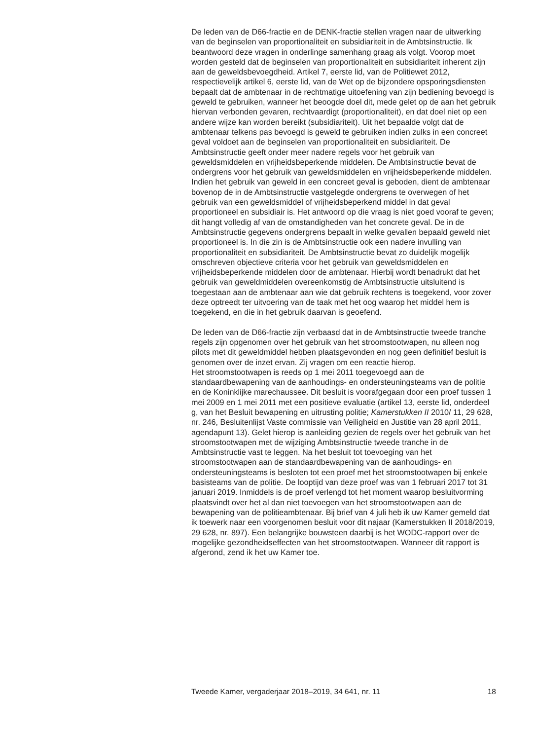De leden van de D66-fractie en de DENK-fractie stellen vragen naar de uitwerking van de beginselen van proportionaliteit en subsidiariteit in de Ambtsinstructie. Ik beantwoord deze vragen in onderlinge samenhang graag als volgt. Voorop moet worden gesteld dat de beginselen van proportionaliteit en subsidiariteit inherent zijn aan de geweldsbevoegdheid. Artikel 7, eerste lid, van de Politiewet 2012, respectievelijk artikel 6, eerste lid, van de Wet op de bijzondere opsporingsdiensten bepaalt dat de ambtenaar in de rechtmatige uitoefening van zijn bediening bevoegd is geweld te gebruiken, wanneer het beoogde doel dit, mede gelet op de aan het gebruik hiervan verbonden gevaren, rechtvaardigt (proportionaliteit), en dat doel niet op een andere wijze kan worden bereikt (subsidiariteit). Uit het bepaalde volgt dat de ambtenaar telkens pas bevoegd is geweld te gebruiken indien zulks in een concreet geval voldoet aan de beginselen van proportionaliteit en subsidiariteit. De Ambtsinstructie geeft onder meer nadere regels voor het gebruik van geweldsmiddelen en vrijheidsbeperkende middelen. De Ambtsinstructie bevat de ondergrens voor het gebruik van geweldsmiddelen en vrijheidsbeperkende middelen. Indien het gebruik van geweld in een concreet geval is geboden, dient de ambtenaar bovenop de in de Ambtsinstructie vastgelegde ondergrens te overwegen of het gebruik van een geweldsmiddel of vrijheidsbeperkend middel in dat geval proportioneel en subsidiair is. Het antwoord op die vraag is niet goed vooraf te geven; dit hangt volledig af van de omstandigheden van het concrete geval. De in de Ambtsinstructie gegevens ondergrens bepaalt in welke gevallen bepaald geweld niet proportioneel is. In die zin is de Ambtsinstructie ook een nadere invulling van proportionaliteit en subsidiariteit. De Ambtsinstructie bevat zo duidelijk mogelijk omschreven objectieve criteria voor het gebruik van geweldsmiddelen en vrijheidsbeperkende middelen door de ambtenaar. Hierbij wordt benadrukt dat het gebruik van geweldmiddelen overeenkomstig de Ambtsinstructie uitsluitend is toegestaan aan de ambtenaar aan wie dat gebruik rechtens is toegekend, voor zover deze optreedt ter uitvoering van de taak met het oog waarop het middel hem is toegekend, en die in het gebruik daarvan is geoefend.
De leden van de D66-fractie zijn verbaasd dat in de Ambtsinstructie tweede tranche regels zijn opgenomen over het gebruik van het stroomstootwapen, nu alleen nog pilots met dit geweldmiddel hebben plaatsgevonden en nog geen definitief besluit is genomen over de inzet ervan. Zij vragen om een reactie hierop.
Het stroomstootwapen is reeds op 1 mei 2011 toegevoegd aan de standaardbewapening van de aanhoudings- en ondersteuningsteams van de politie en de Koninklijke marechaussee. Dit besluit is voorafgegaan door een proef tussen 1 mei 2009 en 1 mei 2011 met een positieve evaluatie (artikel 13, eerste lid, onderdeel g, van het Besluit bewapening en uitrusting politie; Kamerstukken II 2010/ 11, 29 628, nr. 246, Besluitenlijst Vaste commissie van Veiligheid en Justitie van 28 april 2011, agendapunt 13). Gelet hierop is aanleiding gezien de regels over het gebruik van het stroomstootwapen met de wijziging Ambtsinstructie tweede tranche in de Ambtsinstructie vast te leggen. Na het besluit tot toevoeging van het stroomstootwapen aan de standaardbewapening van de aanhoudings- en ondersteuningsteams is besloten tot een proef met het stroomstootwapen bij enkele basisteams van de politie. De looptijd van deze proef was van 1 februari 2017 tot 31 januari 2019. Inmiddels is de proef verlengd tot het moment waarop besluitvorming plaatsvindt over het al dan niet toevoegen van het stroomstootwapen aan de bewapening van de politieambtenaar. Bij brief van 4 juli heb ik uw Kamer gemeld dat ik toewerk naar een voorgenomen besluit voor dit najaar (Kamerstukken II 2018/2019, 29 628, nr. 897). Een belangrijke bouwsteen daarbij is het WODC-rapport over de mogelijke gezondheidseffecten van het stroomstootwapen. Wanneer dit rapport is afgerond, zend ik het uw Kamer toe.
Tweede Kamer, vergaderjaar 2018–2019, 34 641, nr. 11 18